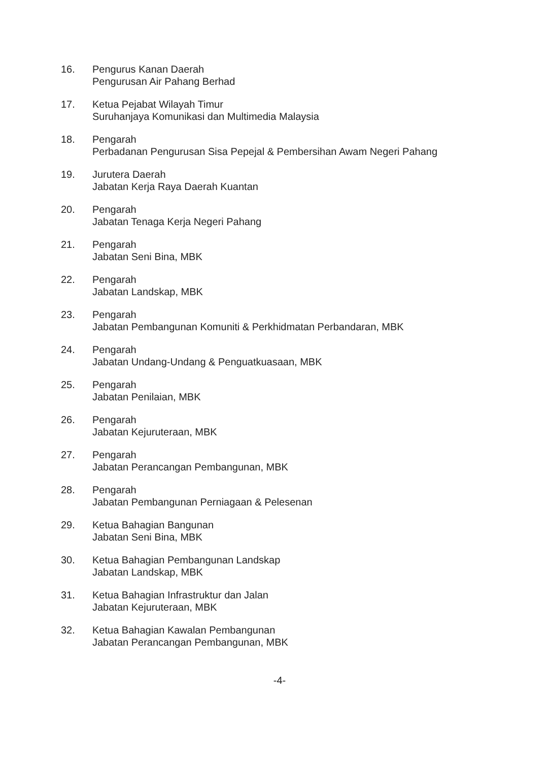16. Pengurus Kanan Daerah
Pengurusan Air Pahang Berhad
17. Ketua Pejabat Wilayah Timur
Suruhanjaya Komunikasi dan Multimedia Malaysia
18. Pengarah
Perbadanan Pengurusan Sisa Pepejal & Pembersihan Awam Negeri Pahang
19. Jurutera Daerah
Jabatan Kerja Raya Daerah Kuantan
20. Pengarah
Jabatan Tenaga Kerja Negeri Pahang
21. Pengarah
Jabatan Seni Bina, MBK
22. Pengarah
Jabatan Landskap, MBK
23. Pengarah
Jabatan Pembangunan Komuniti & Perkhidmatan Perbandaran, MBK
24. Pengarah
Jabatan Undang-Undang & Penguatkuasaan, MBK
25. Pengarah
Jabatan Penilaian, MBK
26. Pengarah
Jabatan Kejuruteraan, MBK
27. Pengarah
Jabatan Perancangan Pembangunan, MBK
28. Pengarah
Jabatan Pembangunan Perniagaan & Pelesenan
29. Ketua Bahagian Bangunan
Jabatan Seni Bina, MBK
30. Ketua Bahagian Pembangunan Landskap
Jabatan Landskap, MBK
31. Ketua Bahagian Infrastruktur dan Jalan
Jabatan Kejuruteraan, MBK
32. Ketua Bahagian Kawalan Pembangunan
Jabatan Perancangan Pembangunan, MBK
-4-